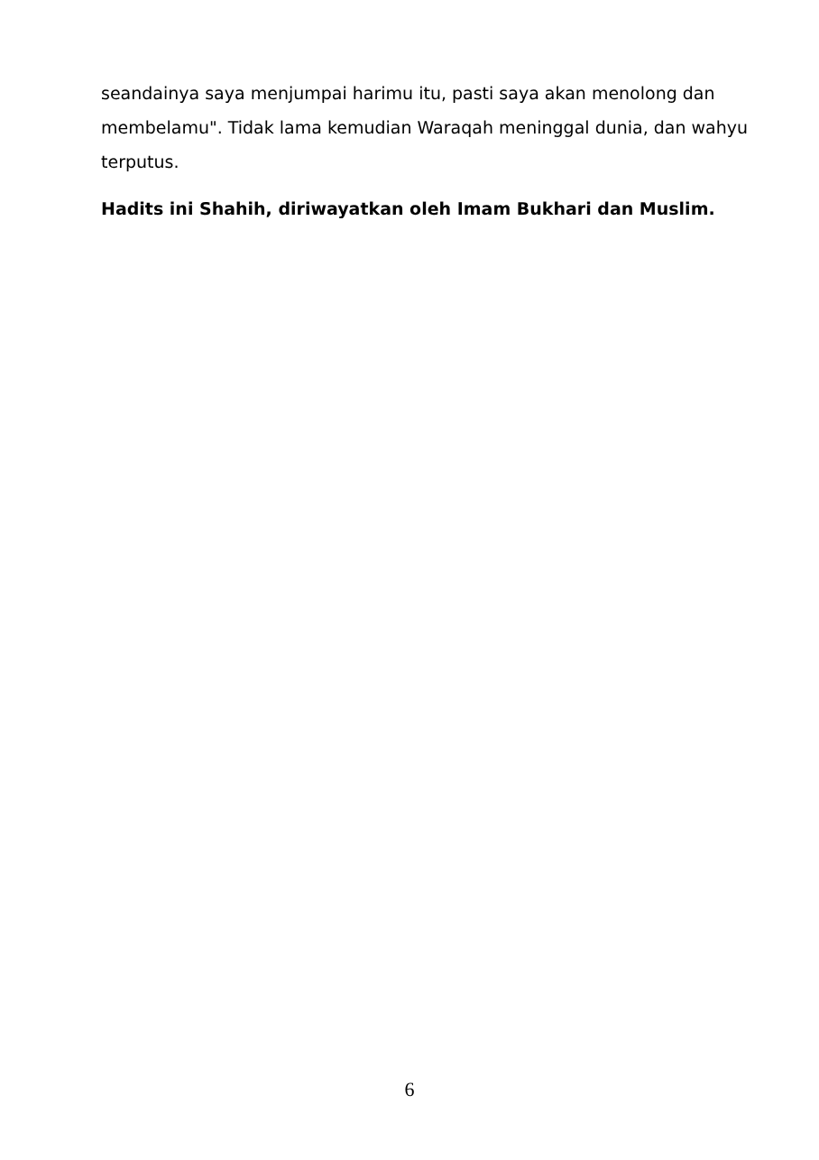seandainya saya menjumpai harimu itu, pasti saya akan menolong dan membelamu". Tidak lama kemudian Waraqah meninggal dunia, dan wahyu terputus.
Hadits ini Shahih, diriwayatkan oleh Imam Bukhari dan Muslim.
6